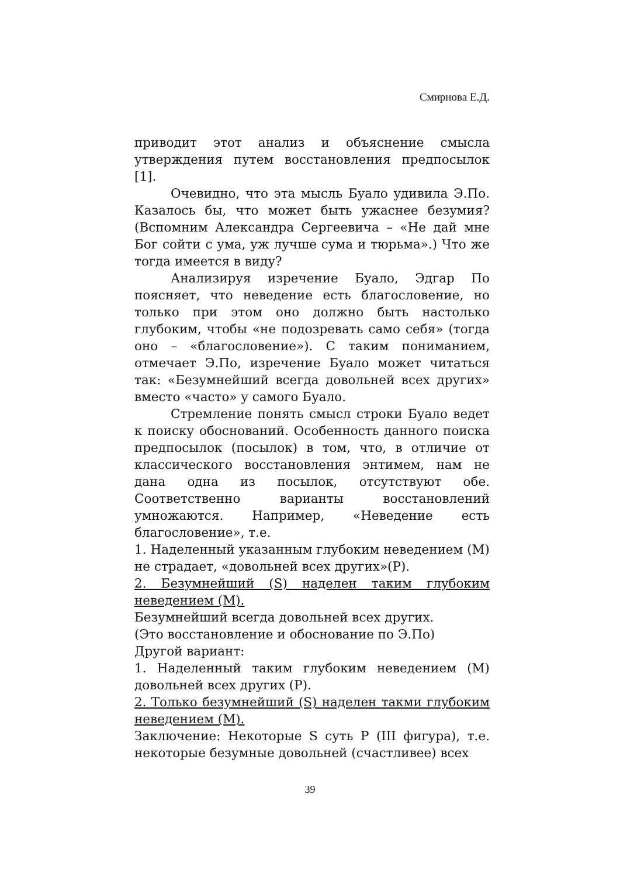Смирнова Е.Д.
приводит этот анализ и объяснение смысла утверждения путем восстановления предпосылок [1].
Очевидно, что эта мысль Буало удивила Э.По. Казалось бы, что может быть ужаснее безумия? (Вспомним Александра Сергеевича – «Не дай мне Бог сойти с ума, уж лучше сума и тюрьма».) Что же тогда имеется в виду?
Анализируя изречение Буало, Эдгар По поясняет, что неведение есть благословение, но только при этом оно должно быть настолько глубоким, чтобы «не подозревать само себя» (тогда оно – «благословение»). С таким пониманием, отмечает Э.По, изречение Буало может читаться так: «Безумнейший всегда довольней всех других» вместо «часто» у самого Буало.
Стремление понять смысл строки Буало ведет к поиску обоснований. Особенность данного поиска предпосылок (посылок) в том, что, в отличие от классического восстановления энтимем, нам не дана одна из посылок, отсутствуют обе. Соответственно варианты восстановлений умножаются. Например, «Неведение есть благословение», т.е.
1. Наделенный указанным глубоким неведением (M) не страдает, «довольней всех других»(P).
2. Безумнейший (S) наделен таким глубоким неведением (M).
Безумнейший всегда довольней всех других.
(Это восстановление и обоснование по Э.По)
Другой вариант:
1. Наделенный таким глубоким неведением (M) довольней всех других (P).
2. Только безумнейший (S) наделен такми глубоким неведением (M).
Заключение: Некоторые S суть P (III фигура), т.е. некоторые безумные довольней (счастливее) всех
39